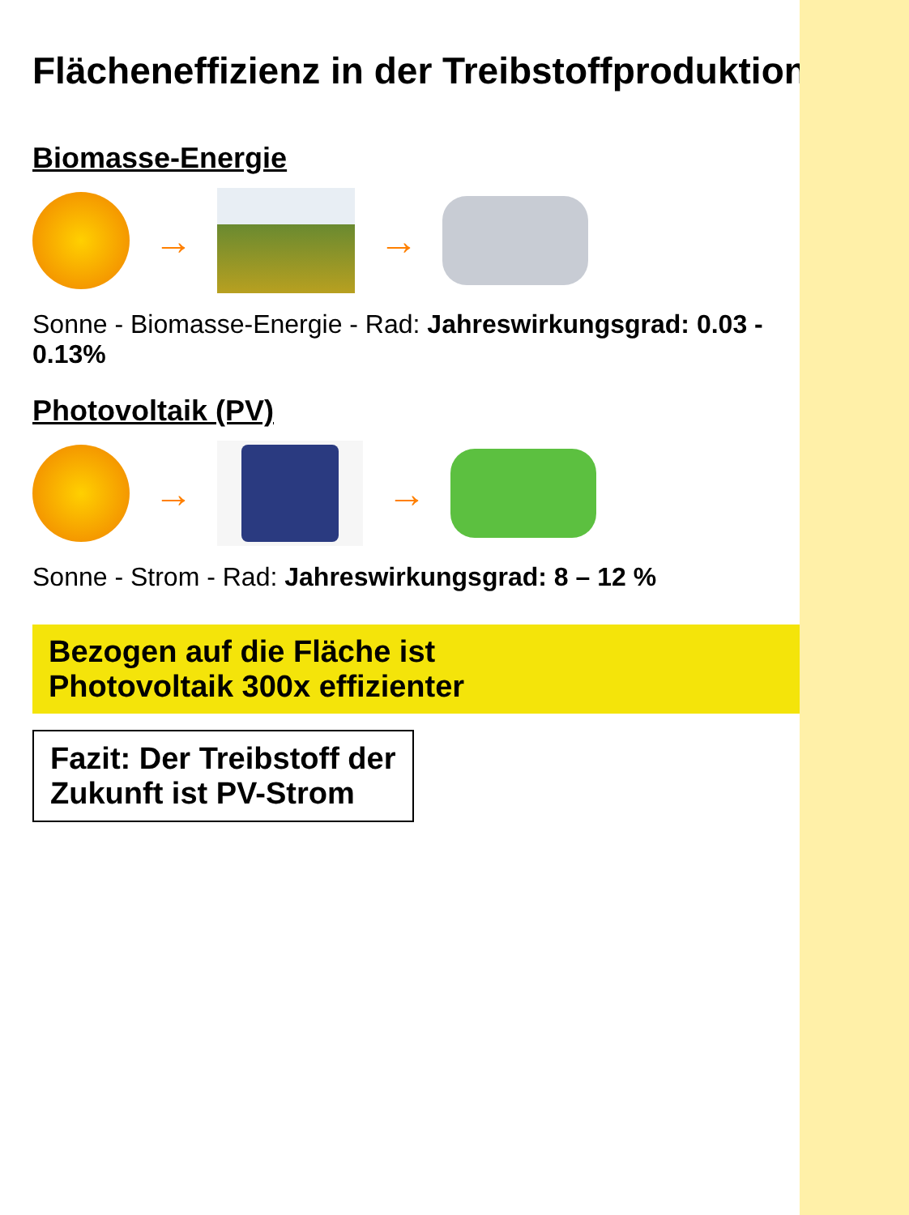Flächeneffizienz in der Treibstoffproduktion
Biomasse-Energie
→ →
Sonne - Biomasse-Energie - Rad: Jahreswirkungsgrad: 0.03 - 0.13%
Photovoltaik (PV)
→ →
Sonne - Strom - Rad: Jahreswirkungsgrad: 8 – 12 %
Bezogen auf die Fläche ist
Photovoltaik 300x effizienter
Fazit: Der Treibstoff der
Zukunft ist PV-Strom